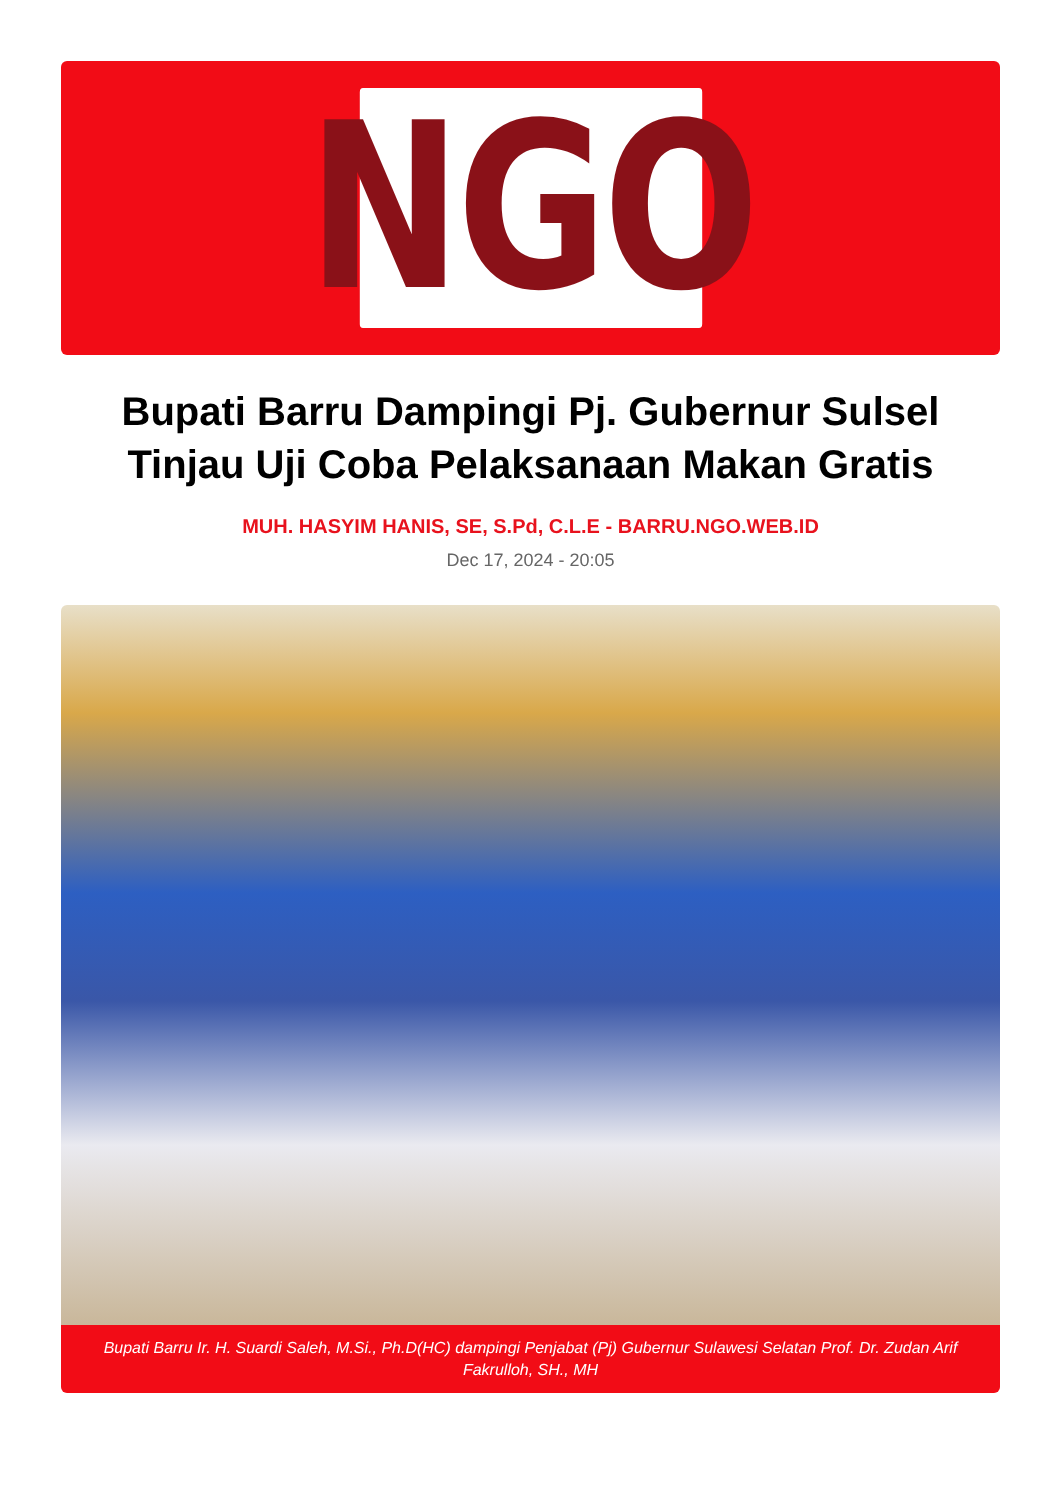NGO
Bupati Barru Dampingi Pj. Gubernur Sulsel Tinjau Uji Coba Pelaksanaan Makan Gratis
MUH. HASYIM HANIS, SE, S.Pd, C.L.E - BARRU.NGO.WEB.ID
Dec 17, 2024 - 20:05
Bupati Barru Ir. H. Suardi Saleh, M.Si., Ph.D(HC) dampingi Penjabat (Pj) Gubernur Sulawesi Selatan Prof. Dr. Zudan Arif Fakrulloh, SH., MH